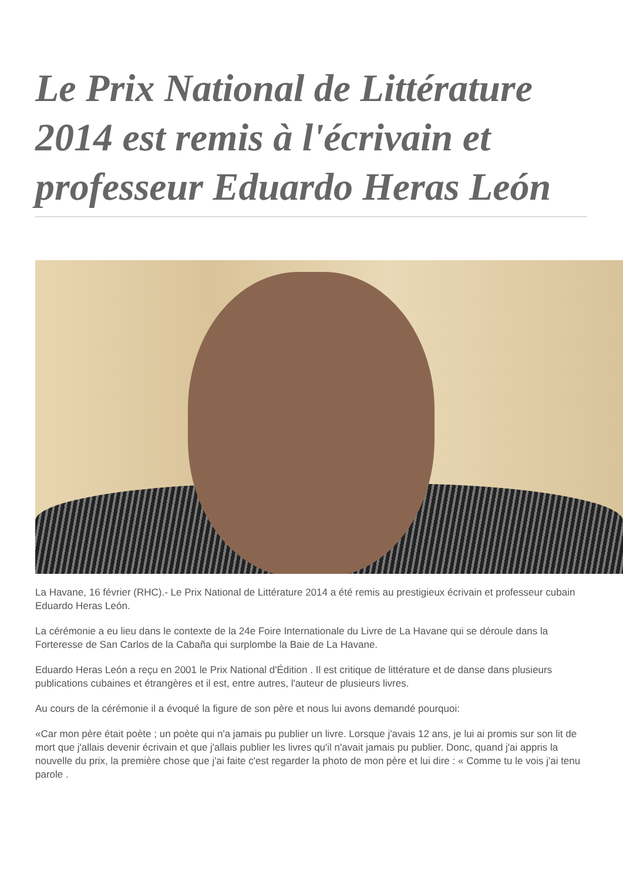Le Prix National de Littérature 2014 est remis à l'écrivain et professeur Eduardo Heras León
La Havane, 16 février (RHC).- Le Prix National de Littérature 2014 a été remis au prestigieux écrivain et professeur cubain Eduardo Heras León.
La cérémonie a eu lieu dans le contexte de la 24e Foire Internationale du Livre de La Havane qui se déroule dans la Forteresse de San Carlos de la Cabaña qui surplombe la Baie de La Havane.
Eduardo Heras León a reçu en 2001 le Prix National d'Édition . Il est critique de littérature et de danse dans plusieurs publications cubaines et étrangères et il est, entre autres, l'auteur de plusieurs livres.
Au cours de la cérémonie il a évoqué la figure de son père et nous lui avons demandé pourquoi:
«Car mon père était poète ; un poète qui n'a jamais pu publier un livre. Lorsque j'avais 12 ans, je lui ai promis sur son lit de mort que j'allais devenir écrivain et que j'allais publier les livres qu'il n'avait jamais pu publier. Donc, quand j'ai appris la nouvelle du prix, la première chose que j'ai faite c'est regarder la photo de mon père et lui dire : « Comme tu le vois j'ai tenu parole .